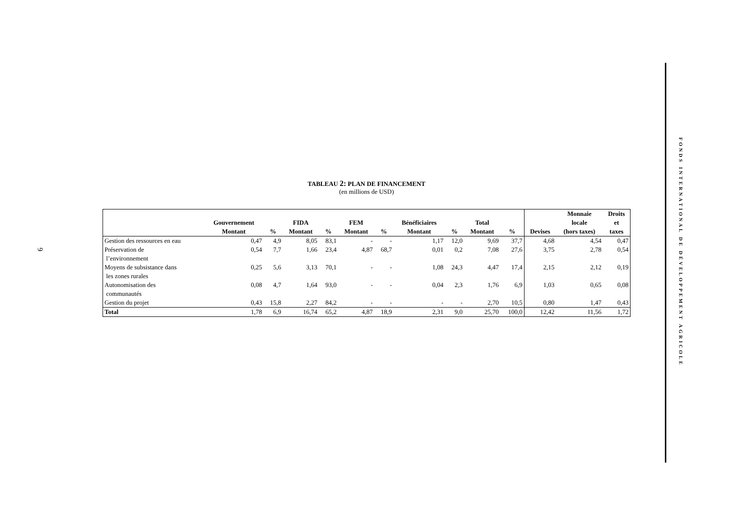9
TABLEAU 2: PLAN DE FINANCEMENT
(en millions de USD)
| | Gouvernement Montant | % | FIDA Montant | % | FEM Montant | % | Bénéficiaires Montant | % | Total Montant | % | Devises | Monnaie locale (hors taxes) | Droits et taxes |
| --- | --- | --- | --- | --- | --- | --- | --- | --- | --- | --- | --- | --- | --- |
| Gestion des ressources en eau | 0,47 | 4,9 | 8,05 | 83,1 | - | - | 1,17 | 12,0 | 9,69 | 37,7 | 4,68 | 4,54 | 0,47 |
| Préservation de l’environnement | 0,54 | 7,7 | 1,66 | 23,4 | 4,87 | 68,7 | 0,01 | 0,2 | 7,08 | 27,6 | 3,75 | 2,78 | 0,54 |
| Moyens de subsistance dans les zones rurales | 0,25 | 5,6 | 3,13 | 70,1 | - | - | 1,08 | 24,3 | 4,47 | 17,4 | 2,15 | 2,12 | 0,19 |
| Autonomisation des communautés | 0,08 | 4,7 | 1,64 | 93,0 | - | - | 0,04 | 2,3 | 1,76 | 6,9 | 1,03 | 0,65 | 0,08 |
| Gestion du projet | 0,43 | 15,8 | 2,27 | 84,2 | - | - | - | - | 2,70 | 10,5 | 0,80 | 1,47 | 0,43 |
| Total | 1,78 | 6,9 | 16,74 | 65,2 | 4,87 | 18,9 | 2,31 | 9,0 | 25,70 | 100,0 | 12,42 | 11,56 | 1,72 |
FONDS INTERNATIONAL DE DÉVELOPPEMENT AGRICOLE